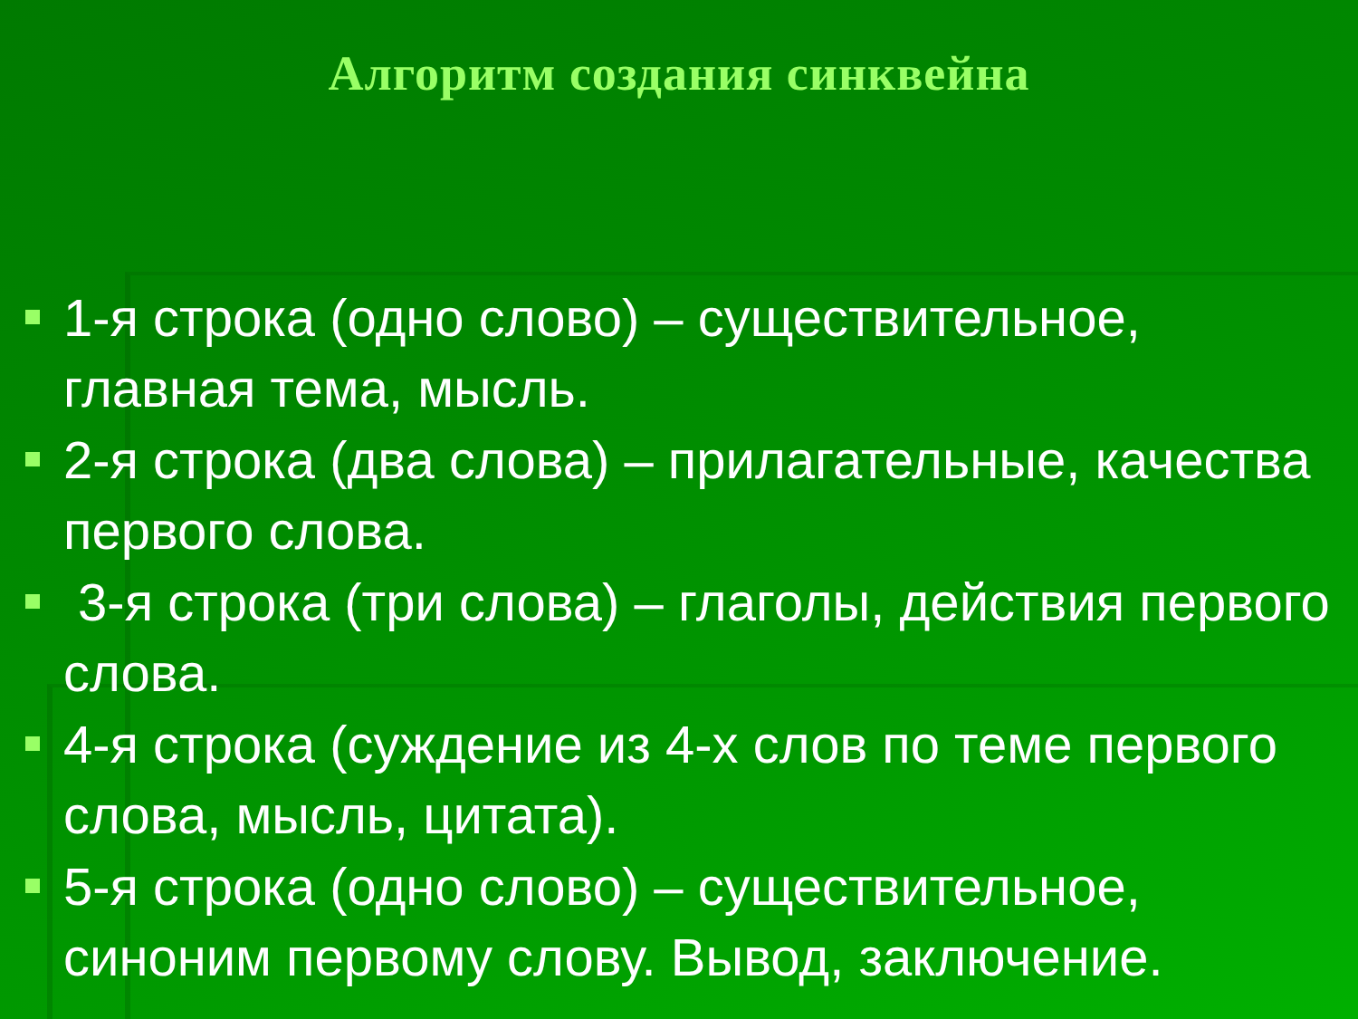Алгоритм создания синквейна
1-я строка (одно слово) – существительное, главная тема, мысль.
2-я строка (два слова) – прилагательные, качества первого слова.
3-я строка (три слова) – глаголы, действия первого слова.
4-я строка (суждение из 4-х слов по теме первого слова, мысль, цитата).
5-я строка (одно слово) – существительное, синоним первому слову. Вывод, заключение.